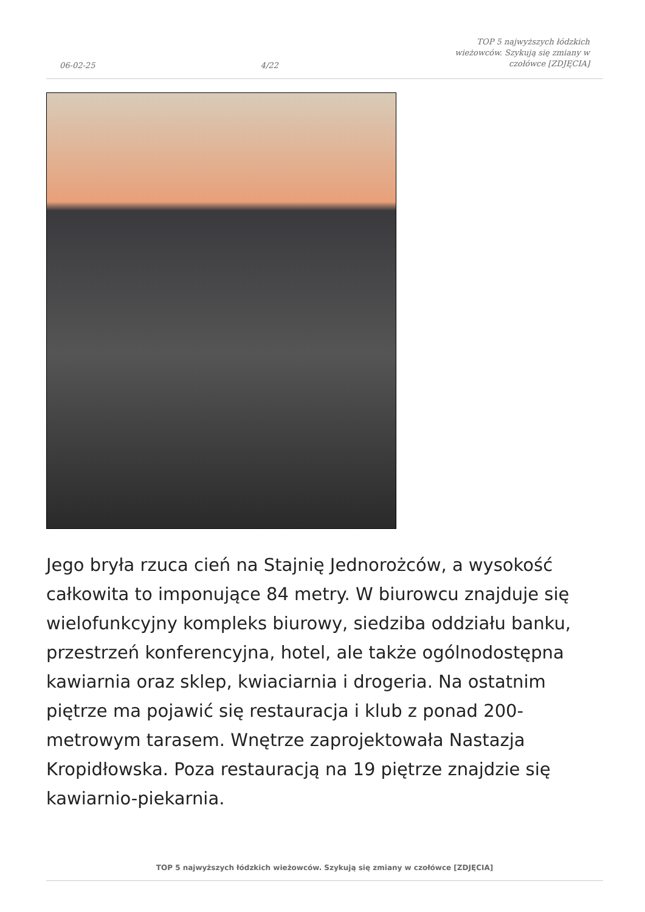06-02-25 4/22 TOP 5 najwyższych łódzkich wieżowców. Szykują się zmiany w czołówce [ZDJĘCIA]
Jego bryła rzuca cień na Stajnię Jednorożców, a wysokość całkowita to imponujące 84 metry. W biurowcu znajduje się wielofunkcyjny kompleks biurowy, siedziba oddziału banku, przestrzeń konferencyjna, hotel, ale także ogólnodostępna kawiarnia oraz sklep, kwiaciarnia i drogeria. Na ostatnim piętrze ma pojawić się restauracja i klub z ponad 200-metrowym tarasem. Wnętrze zaprojektowała Nastazja Kropidłowska. Poza restauracją na 19 piętrze znajdzie się kawiarnio-piekarnia.
TOP 5 najwyższych łódzkich wieżowców. Szykują się zmiany w czołówce [ZDJĘCIA]